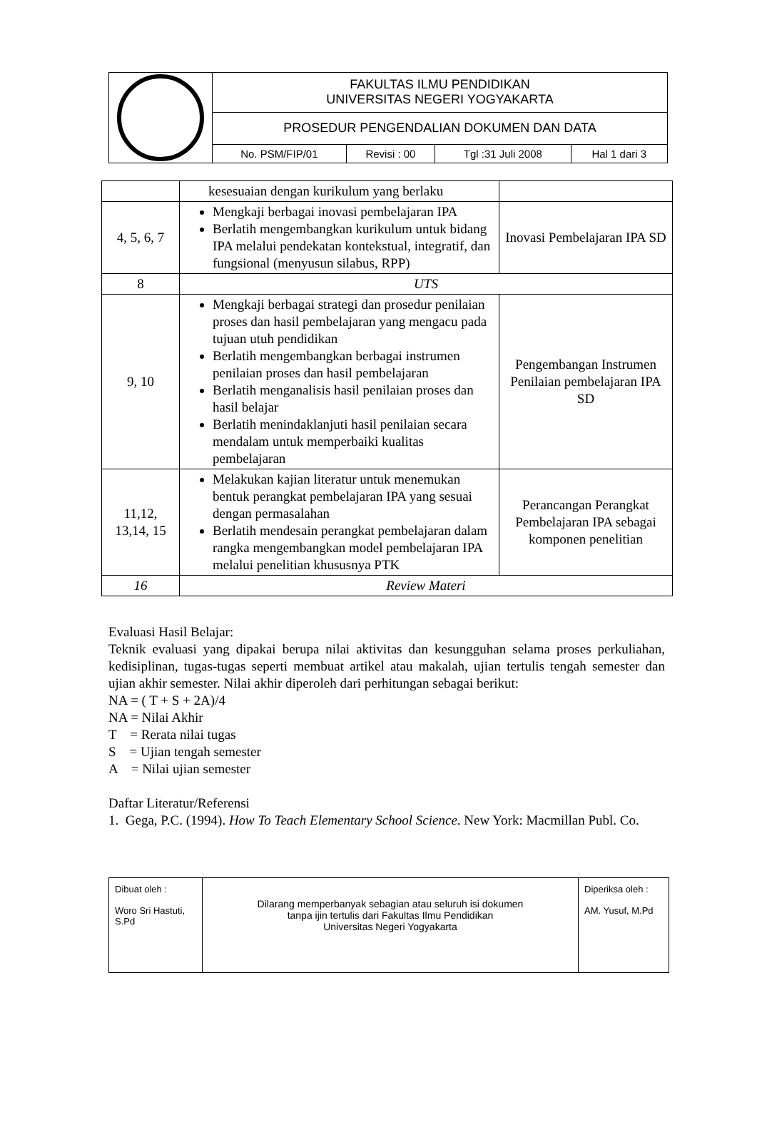| | FAKULTAS ILMU PENDIDIKAN UNIVERSITAS NEGERI YOGYAKARTA | | | |
| | PROSEDUR PENGENDALIAN DOKUMEN DAN DATA | | | |
| | No. PSM/FIP/01 | Revisi : 00 | Tgl :31 Juli 2008 | Hal 1 dari 3 |
| | kesesuaian dengan kurikulum yang berlaku | |
| 4, 5, 6, 7 | Mengkaji berbagai inovasi pembelajaran IPA Berlatih mengembangkan kurikulum untuk bidang IPA melalui pendekatan kontekstual, integratif, dan fungsional (menyusun silabus, RPP) | Inovasi Pembelajaran IPA SD |
| 8 | UTS | |
| 9, 10 | Mengkaji berbagai strategi dan prosedur penilaian proses dan hasil pembelajaran yang mengacu pada tujuan utuh pendidikan Berlatih mengembangkan berbagai instrumen penilaian proses dan hasil pembelajaran Berlatih menganalisis hasil penilaian proses dan hasil belajar Berlatih menindaklanjuti hasil penilaian secara mendalam untuk memperbaiki kualitas pembelajaran | Pengembangan Instrumen Penilaian pembelajaran IPA SD |
| 11,12, 13,14, 15 | Melakukan kajian literatur untuk menemukan bentuk perangkat pembelajaran IPA yang sesuai dengan permasalahan Berlatih mendesain perangkat pembelajaran dalam rangka mengembangkan model pembelajaran IPA melalui penelitian khususnya PTK | Perancangan Perangkat Pembelajaran IPA sebagai komponen penelitian |
| 16 | Review Materi | |
Evaluasi Hasil Belajar:
Teknik evaluasi yang dipakai berupa nilai aktivitas dan kesungguhan selama proses perkuliahan, kedisiplinan, tugas-tugas seperti membuat artikel atau makalah, ujian tertulis tengah semester dan ujian akhir semester. Nilai akhir diperoleh dari perhitungan sebagai berikut:
NA = ( T + S + 2A)/4
NA = Nilai Akhir
T = Rerata nilai tugas
S = Ujian tengah semester
A = Nilai ujian semester
Daftar Literatur/Referensi
1. Gega, P.C. (1994). How To Teach Elementary School Science. New York: Macmillan Publ. Co.
| Dibuat oleh : Woro Sri Hastuti, S.Pd | Dilarang memperbanyak sebagian atau seluruh isi dokumen tanpa ijin tertulis dari Fakultas Ilmu Pendidikan Universitas Negeri Yogyakarta | Diperiksa oleh : AM. Yusuf, M.Pd |